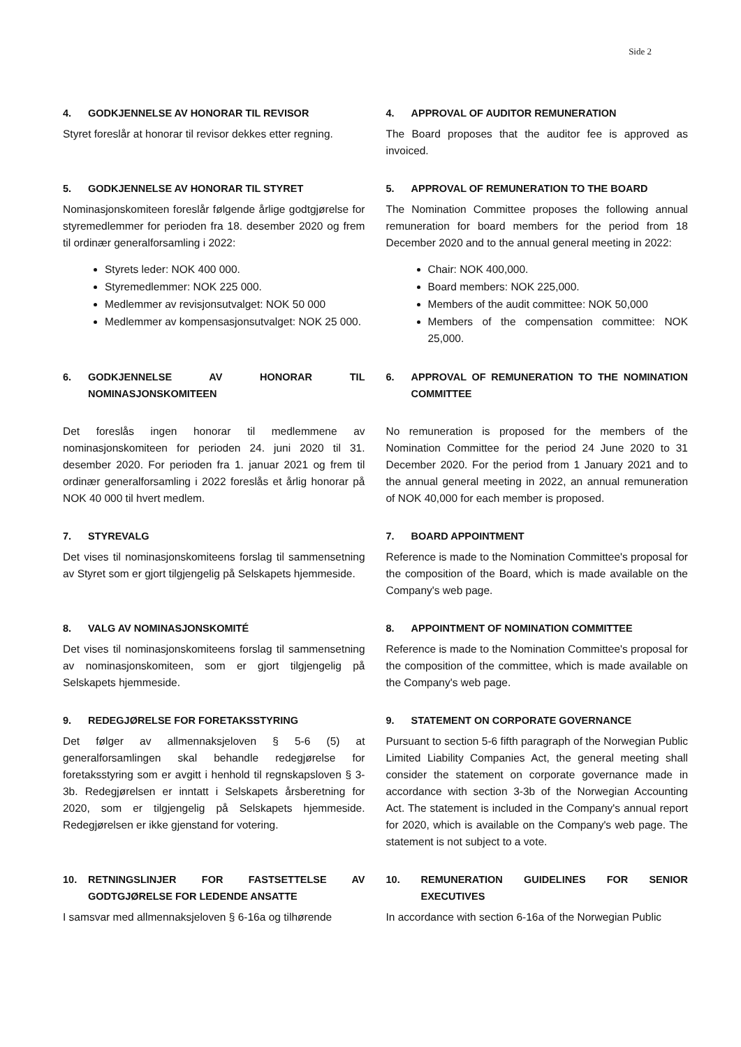Side 2
4. GODKJENNELSE AV HONORAR TIL REVISOR
Styret foreslår at honorar til revisor dekkes etter regning.
4. APPROVAL OF AUDITOR REMUNERATION
The Board proposes that the auditor fee is approved as invoiced.
5. GODKJENNELSE AV HONORAR TIL STYRET
Nominasjonskomiteen foreslår følgende årlige godtgjørelse for styremedlemmer for perioden fra 18. desember 2020 og frem til ordinær generalforsamling i 2022:
Styrets leder: NOK 400 000.
Styremedlemmer: NOK 225 000.
Medlemmer av revisjonsutvalget: NOK 50 000
Medlemmer av kompensasjonsutvalget: NOK 25 000.
5. APPROVAL OF REMUNERATION TO THE BOARD
The Nomination Committee proposes the following annual remuneration for board members for the period from 18 December 2020 and to the annual general meeting in 2022:
Chair: NOK 400,000.
Board members: NOK 225,000.
Members of the audit committee: NOK 50,000
Members of the compensation committee: NOK 25,000.
6. GODKJENNELSE AV HONORAR TIL NOMINASJONSKOMITEEN
Det foreslås ingen honorar til medlemmene av nominasjonskomiteen for perioden 24. juni 2020 til 31. desember 2020. For perioden fra 1. januar 2021 og frem til ordinær generalforsamling i 2022 foreslås et årlig honorar på NOK 40 000 til hvert medlem.
6. APPROVAL OF REMUNERATION TO THE NOMINATION COMMITTEE
No remuneration is proposed for the members of the Nomination Committee for the period 24 June 2020 to 31 December 2020. For the period from 1 January 2021 and to the annual general meeting in 2022, an annual remuneration of NOK 40,000 for each member is proposed.
7. STYREVALG
Det vises til nominasjonskomiteens forslag til sammensetning av Styret som er gjort tilgjengelig på Selskapets hjemmeside.
7. BOARD APPOINTMENT
Reference is made to the Nomination Committee's proposal for the composition of the Board, which is made available on the Company's web page.
8. VALG AV NOMINASJONSKOMITÉ
Det vises til nominasjonskomiteens forslag til sammensetning av nominasjonskomiteen, som er gjort tilgjengelig på Selskapets hjemmeside.
8. APPOINTMENT OF NOMINATION COMMITTEE
Reference is made to the Nomination Committee's proposal for the composition of the committee, which is made available on the Company's web page.
9. REDEGJØRELSE FOR FORETAKSSTYRING
Det følger av allmennaksjeloven § 5-6 (5) at generalforsamlingen skal behandle redegjørelse for foretaksstyring som er avgitt i henhold til regnskapsloven § 3-3b. Redegjørelsen er inntatt i Selskapets årsberetning for 2020, som er tilgjengelig på Selskapets hjemmeside. Redegjørelsen er ikke gjenstand for votering.
9. STATEMENT ON CORPORATE GOVERNANCE
Pursuant to section 5-6 fifth paragraph of the Norwegian Public Limited Liability Companies Act, the general meeting shall consider the statement on corporate governance made in accordance with section 3-3b of the Norwegian Accounting Act. The statement is included in the Company's annual report for 2020, which is available on the Company's web page. The statement is not subject to a vote.
10. RETNINGSLINJER FOR FASTSETTELSE AV GODTGJØRELSE FOR LEDENDE ANSATTE
I samsvar med allmennaksjeloven § 6-16a og tilhørende
10. REMUNERATION GUIDELINES FOR SENIOR EXECUTIVES
In accordance with section 6-16a of the Norwegian Public